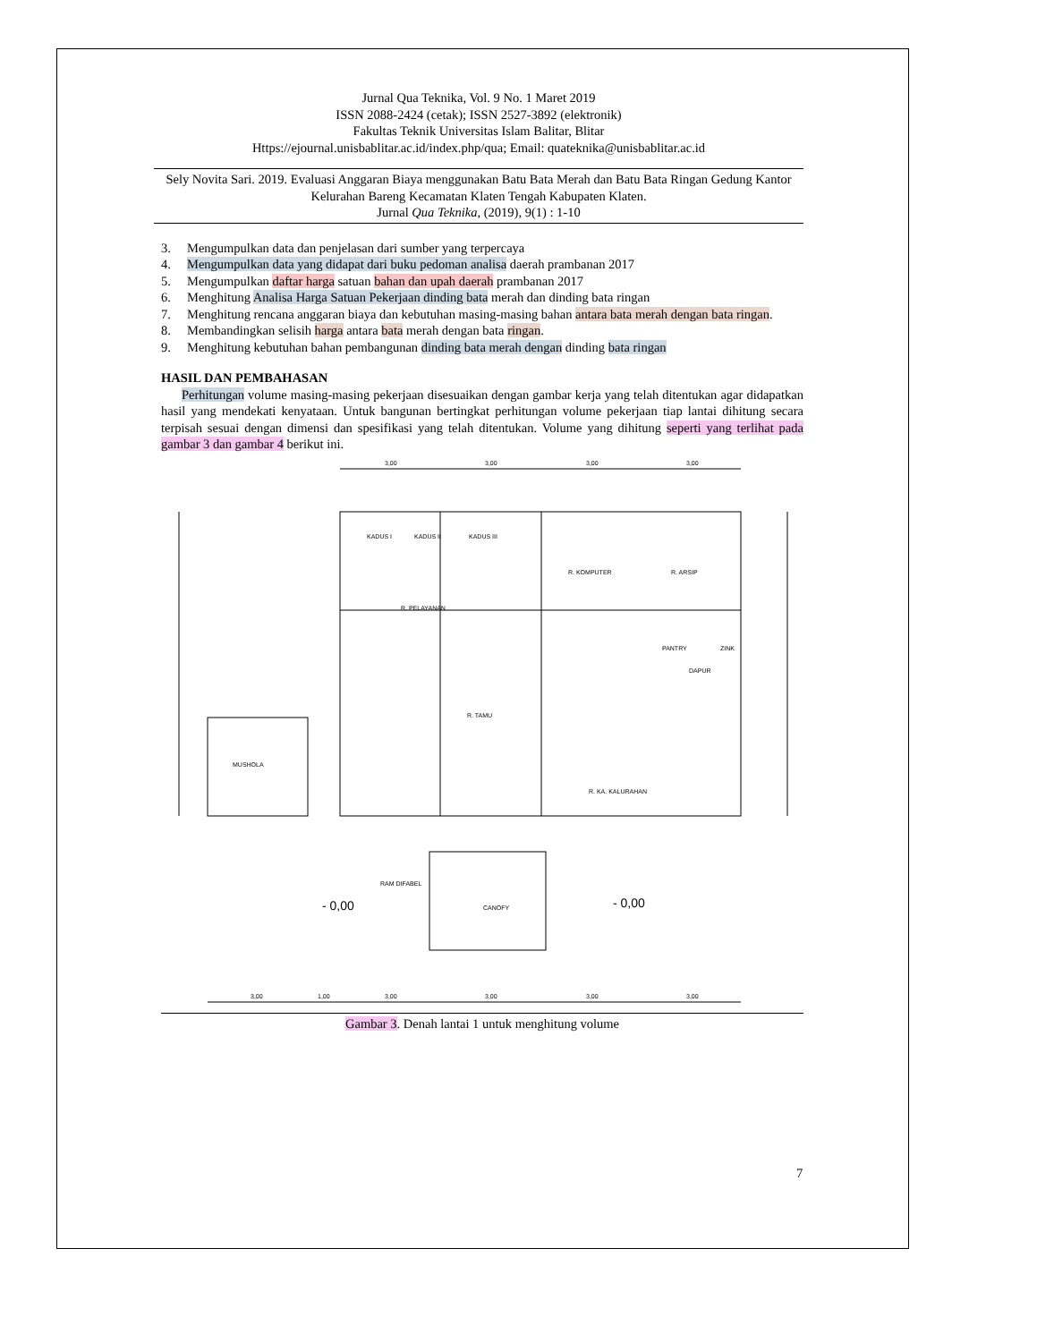Jurnal Qua Teknika, Vol. 9 No. 1 Maret 2019
ISSN 2088-2424 (cetak); ISSN 2527-3892 (elektronik)
Fakultas Teknik Universitas Islam Balitar, Blitar
Https://ejournal.unisbablitar.ac.id/index.php/qua; Email: quateknika@unisbablitar.ac.id
Sely Novita Sari. 2019. Evaluasi Anggaran Biaya menggunakan Batu Bata Merah dan Batu Bata Ringan Gedung Kantor Kelurahan Bareng Kecamatan Klaten Tengah Kabupaten Klaten.
Jurnal Qua Teknika, (2019), 9(1) : 1-10
3. Mengumpulkan data dan penjelasan dari sumber yang terpercaya
4. Mengumpulkan data yang didapat dari buku pedoman analisa daerah prambanan 2017
5. Mengumpulkan daftar harga satuan bahan dan upah daerah prambanan 2017
6. Menghitung Analisa Harga Satuan Pekerjaan dinding bata merah dan dinding bata ringan
7. Menghitung rencana anggaran biaya dan kebutuhan masing-masing bahan antara bata merah dengan bata ringan.
8. Membandingkan selisih harga antara bata merah dengan bata ringan.
9. Menghitung kebutuhan bahan pembangunan dinding bata merah dengan dinding bata ringan
HASIL DAN PEMBAHASAN
Perhitungan volume masing-masing pekerjaan disesuaikan dengan gambar kerja yang telah ditentukan agar didapatkan hasil yang mendekati kenyataan. Untuk bangunan bertingkat perhitungan volume pekerjaan tiap lantai dihitung secara terpisah sesuai dengan dimensi dan spesifikasi yang telah ditentukan. Volume yang dihitung seperti yang terlihat pada gambar 3 dan gambar 4 berikut ini.
KADUS I
KADUS II
KADUS III
R. PELAYANAN
R. KOMPUTER
R. ARSIP
PANTRY
ZINK
DAPUR
R. TAMU
MUSHOLA
R. KA. KALURAHAN
RAM DIFABEL
CANOFY
- 0,00
- 0,00
3,00
3,00
3,00
3,00
3,00
1,00
3,00
3,00
3,00
3,00
Gambar 3. Denah lantai 1 untuk menghitung volume
7